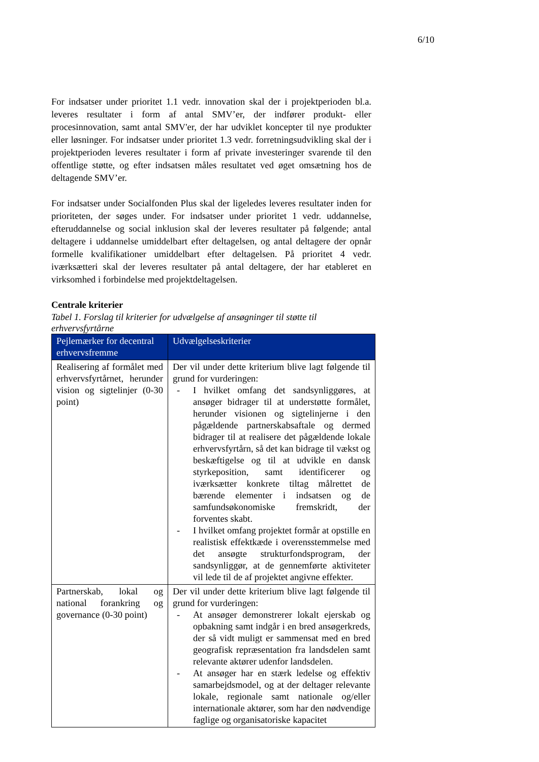6/10
For indsatser under prioritet 1.1 vedr. innovation skal der i projektperioden bl.a. leveres resultater i form af antal SMV’er, der indfører produkt- eller procesinnovation, samt antal SMV'er, der har udviklet koncepter til nye produkter eller løsninger. For indsatser under prioritet 1.3 vedr. forretningsudvikling skal der i projektperioden leveres resultater i form af private investeringer svarende til den offentlige støtte, og efter indsatsen måles resultatet ved øget omsætning hos de deltagende SMV’er.
For indsatser under Socialfonden Plus skal der ligeledes leveres resultater inden for prioriteten, der søges under. For indsatser under prioritet 1 vedr. uddannelse, efteruddannelse og social inklusion skal der leveres resultater på følgende; antal deltagere i uddannelse umiddelbart efter deltagelsen, og antal deltagere der opnår formelle kvalifikationer umiddelbart efter deltagelsen. På prioritet 4 vedr. iværksætteri skal der leveres resultater på antal deltagere, der har etableret en virksomhed i forbindelse med projektdeltagelsen.
Centrale kriterier
Tabel 1. Forslag til kriterier for udvælgelse af ansøgninger til støtte til erhvervsfyrtårne
| Pejlemærker for decentral erhvervsfremme | Udvælgelseskriterier |
| --- | --- |
| Realisering af formålet med erhvervsfyrtårnet, herunder vision og sigtelinjer (0-30 point) | Der vil under dette kriterium blive lagt følgende til grund for vurderingen: - I hvilket omfang det sandsynliggøres, at ansøger bidrager til at understøtte formålet, herunder visionen og sigtelinjerne i den pågældende partnerskabsaftale og dermed bidrager til at realisere det pågældende lokale erhvervsfyrtårn, så det kan bidrage til vækst og beskæftigelse og til at udvikle en dansk styrkeposition, samt identificerer og iværksætter konkrete tiltag målrettet de bærende elementer i indsatsen og de samfundsøkonomiske fremskridt, der forventes skabt. - I hvilket omfang projektet formår at opstille en realistisk effektkæde i overensstemmelse med det ansøgte strukturfondsprogram, der sandsynliggør, at de gennemførte aktiviteter vil lede til de af projektet angivne effekter. |
| Partnerskab, lokal og national forankring og governance (0-30 point) | Der vil under dette kriterium blive lagt følgende til grund for vurderingen: - At ansøger demonstrerer lokalt ejerskab og opbakning samt indgår i en bred ansøgerkreds, der så vidt muligt er sammensat med en bred geografisk repræsentation fra landsdelen samt relevante aktører udenfor landsdelen. - At ansøger har en stærk ledelse og effektiv samarbejdsmodel, og at der deltager relevante lokale, regionale samt nationale og/eller internationale aktører, som har den nødvendige faglige og organisatoriske kapacitet |